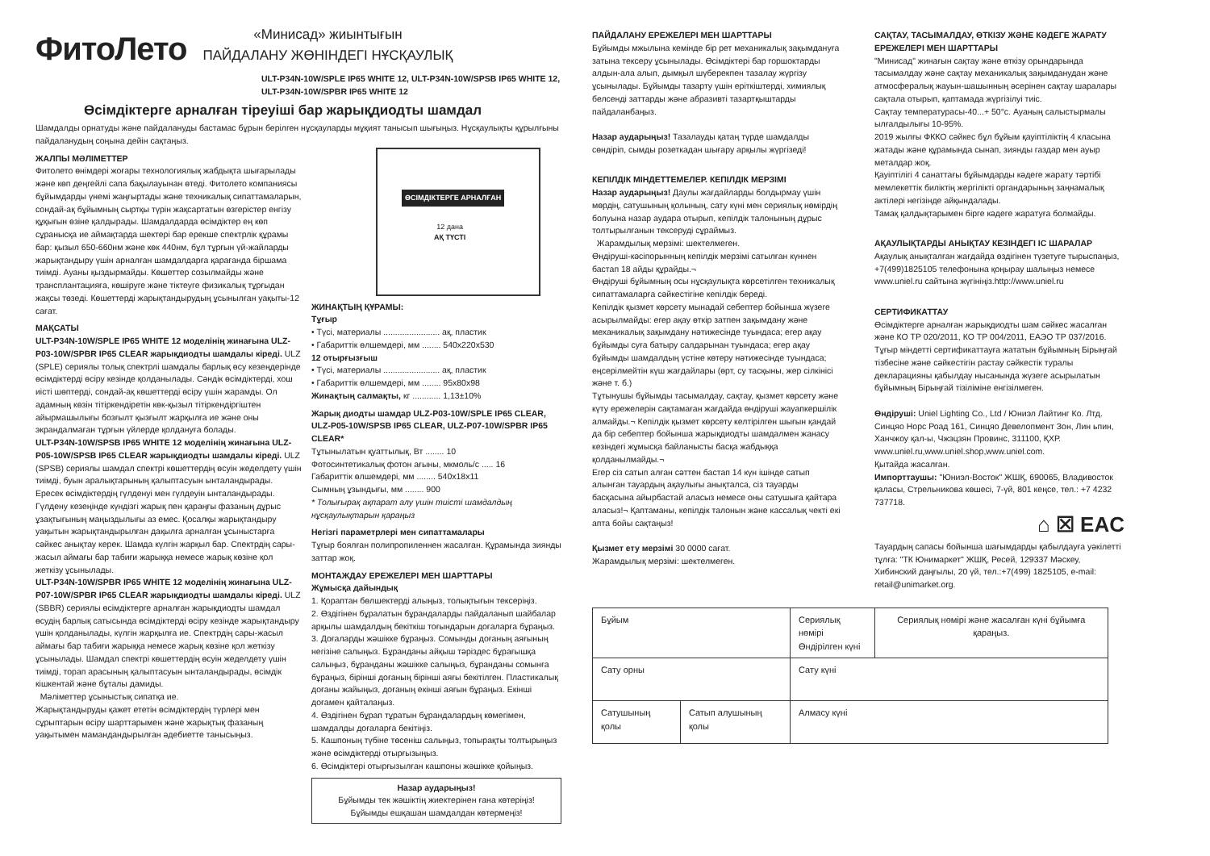ФитоЛето
«Минисад» жиынтығын
ПАЙДАЛАНУ ЖӨНІНДЕГІ НҰСҚАУЛЫҚ
ULT-P34N-10W/SPLE IP65 WHITE 12, ULT-P34N-10W/SPSB IP65 WHITE 12, ULT-P34N-10W/SPBR IP65 WHITE 12
Өсімдіктерге арналған тіреуіші бар жарықдиодты шамдал
Шамдалды орнатуды және пайдалануды бастамас бұрын берілген нұсқауларды мұқият танысып шығыңыз. Нұсқаулықты құрылғыны пайдаланудың соңына дейін сақтаңыз.
ЖАЛПЫ МӘЛІМЕТТЕР
Фитолето өнімдері жоғары технологиялық жабдықта шығарылады және көп деңгейлі сапа бақылауынан өтеді. Фитолето компаниясы бұйымдарды үнемі жаңғыртады және техникалық сипаттамаларын, сондай-ақ бұйымның сыртқы түрін жақсартатын өзгерістер енгізу құқығын өзіне қалдырады. Шамдалдарда өсімдіктер ең көп сұранысқа ие аймақтарда шектері бар ерекше спектрлік құрамы бар: қызыл 650-660нм және көк 440нм, бұл тұрғын үй-жайларды жарықтандыру үшін арналған шамдалдарға қарағанда біршама тиімді. Ауаны қыздырмайды. Көшеттер созылмайды және трансплантацияға, көшіруге және тіктеуге физикалық тұрғыдан жақсы төзеді. Көшеттерді жарықтандырудың ұсынылған уақыты-12 сағат.
МАҚСАТЫ
ULT-P34N-10W/SPLE IP65 WHITE 12 моделінің жинағына ULZ-P03-10W/SPBR IP65 CLEAR жарықдиодты шамдалы кіреді. ULZ (SPLE) сериялы толық спектрлі шамдалы барлық өсу кезеңдерінде өсімдіктерді өсіру кезінде қолданылады. Сәндік өсімдіктерді, хош иісті шөптерді, сондай-ақ көшеттерді өсіру үшін жарамды. Ол адамның көзін тітіркендіретін көк-қызыл тітіркендіргіштен айырмашылығы бозғылт қызғылт жарқылға ие және оны экрандалмаған тұрғын үйлерде қолдануға болады.
ULT-P34N-10W/SPSB IP65 WHITE 12 моделінің жинағына ULZ-P05-10W/SPSB IP65 CLEAR жарықдиодты шамдалы кіреді. ULZ (SPSB) сериялы шамдал спектрі көшеттердің өсуін жеделдету үшін тиімді, буын аралықтарының қалыптасуын ынталандырады. Ересек өсімдіктердің гүлденуі мен гүлдеуін ынталандырады. Гүлдену кезеңінде күндізгі жарық пен қараңғы фазаның дұрыс ұзақтығының маңыздылығы аз емес. Қосалқы жарықтандыру уақытын жарықтандырылған дақылға арналған ұсыныстарға сәйкес анықтау керек. Шамда күлгін жарқыл бар. Спектрдің сары-жасыл аймағы бар табиғи жарыққа немесе жарық көзіне қол жеткізу ұсынылады.
ULT-P34N-10W/SPBR IP65 WHITE 12 моделінің жинағына ULZ-P07-10W/SPBR IP65 CLEAR жарықдиодты шамдалы кіреді. ULZ (SBBR) сериялы өсімдіктерге арналған жарықдиодты шамдал өсудің барлық сатысында өсімдіктерді өсіру кезінде жарықтандыру үшін қолданылады, күлгін жарқылға ие. Спектрдің сары-жасыл аймағы бар табиғи жарыққа немесе жарық көзіне қол жеткізу ұсынылады. Шамдал спектрі көшеттердің өсуін жеделдету үшін тиімді, торап арасының қалыптасуын ынталандырады, өсімдік кішкентай және бұталы дамиды.
Мәліметтер ұсыныстық сипатқа ие.
Жарықтандыруды қажет ететін өсімдіктердің түрлері мен сұрыптарын өсіру шарттарымен және жарықтық фазаның уақытымен мамандандырылған әдебиетте танысыңыз.
ӨСІМДІКТЕРГЕ АРНАЛҒАН
12 дана
АҚ ТҮСТІ
ЖИНАҚТЫҢ ҚҰРАМЫ:
Тұғыр
• Түсі, материалы ........................ ақ, пластик
• Габариттік өлшемдері, мм ........ 540x220x530
12 отырғызғыш
• Түсі, материалы ........................ ақ, пластик
• Габариттік өлшемдері, мм ........ 95x80x98
Жинақтың салмақты, кг ............ 1,13±10%
Жарық диодты шамдар ULZ-P03-10W/SPLE IP65 CLEAR, ULZ-P05-10W/SPSB IP65 CLEAR, ULZ-P07-10W/SPBR IP65 CLEAR*
Тұтынылатын қуаттылық, Вт ........ 10
Фотосинтетикалық фотон ағыны, мкмоль/с ..... 16
Габариттік өлшемдері, мм ........ 540x18x11
Сымның ұзындығы, мм ........ 900
* Толығырақ ақпарат алу үшін тиісті шамдалдың нұсқаулықтарын қараңыз
Негізгі параметрлері мен сипаттамалары
Тұғыр боялған полипропиленнен жасалған. Құрамында зиянды заттар жоқ.
МОНТАЖДАУ ЕРЕЖЕЛЕРІ МЕН ШАРТТАРЫ
Жұмысқа дайындық
1. Қораптан бөлшектерді алыңыз, толықтығын тексеріңіз.
2. Өздігінен бұралатын бұрандаларды пайдаланып шайбалар арқылы шамдалдың бекіткіш тоғындарын доғаларға бұраңыз.
3. Доғаларды жәшікке бұраңыз. Сомынды доғаның аяғының негізіне салыңыз. Бұранданы айқыш тәріздес бұрағышқа салыңыз, бұранданы жәшікке салыңыз, бұранданы сомынға бұраңыз, бірінші доғаның бірінші аяғы бекітілген. Пластикалық доғаны жайыңыз, доғаның екінші аяғын бұраңыз. Екінші доғамен қайталаңыз.
4. Өздігінен бұрап тұратын бұрандалардың көмегімен, шамдалды доғаларға бекітіңіз.
5. Кашпоның түбіне төсеніш салыңыз, топырақты толтырыңыз және өсімдіктерді отырғызыңыз.
6. Өсімдіктері отырғызылған кашпоны жәшікке қойыңыз.
Назар аударыңыз!
Бұйымды тек жәшіктің жиектерінен ғана көтеріңіз!
Бұйымды ешқашан шамдалдан көтермеңіз!
ПАЙДАЛАНУ ЕРЕЖЕЛЕРІ МЕН ШАРТТАРЫ
Бұйымды мжылына кемінде бір рет механикалық зақымдануға затына тексеру ұсынылады. Өсімдіктері бар горшоктарды алдын-ала алып, дымқыл шүберекпен тазалау жүргізу ұсынылады. Бұйымды тазарту үшін еріткіштерді, химиялық белсенді заттарды және абразивті тазартқыштарды пайдаланбаңыз.
Назар аударыңыз! Тазалауды қатаң түрде шамдалды сөндіріп, сымды розеткадан шығару арқылы жүргізеді!
КЕПІЛДІК МІНДЕТТЕМЕЛЕР. КЕПІЛДІК МЕРЗІМІ
Назар аударыңыз! Даулы жағдайларды болдырмау үшін мөрдің, сатушының қолының, сату күні мен сериялық нөмірдің болуына назар аудара отырып, кепілдік талонының дұрыс толтырылғанын тексеруді сұраймыз.
Жарамдылық мерзімі: шектелмеген.
Өндіруші-кәсіпорынның кепілдік мерзімі сатылған күннен бастап 18 айды құрайды.¬
Өндіруші бұйымның осы нұсқаулықта көрсетілген техникалық сипаттамаларға сәйкестігіне кепілдік береді.
Кепілдік қызмет көрсету мынадай себептер бойынша жүзеге асырылмайды: егер ақау өткір затпен зақымдану және механикалық зақымдану нәтижесінде туындаса; егер ақау бұйымды суға батыру салдарынан туындаса; егер ақау бұйымды шамдалдың үстіне көтеру нәтижесінде туындаса; еңсерілмейтін күш жағдайлары (өрт, су тасқыны, жер сілкінісі және т. б.)
Тұтынушы бұйымды тасымалдау, сақтау, қызмет көрсету және күту ережелерін сақтамаған жағдайда өндіруші жауапкершілік алмайды.¬ Кепілдік қызмет көрсету келтірілген шығын қандай да бір себептер бойынша жарықдиодты шамдалмен жанасу кезіндегі жұмысқа байланысты басқа жабдыққа қолданылмайды.¬
Егер сіз сатып алған сәттен бастап 14 күн ішінде сатып алынған тауардың ақаулығы анықталса, сіз тауарды басқасына айырбастай аласыз немесе оны сатушыға қайтара аласыз!¬ Қаптаманы, кепілдік талонын және кассалық чекті екі апта бойы сақтаңыз!
Қызмет ету мерзімі 30 0000 сағат.
Жарамдылық мерзімі: шектелмеген.
САҚТАУ, ТАСЫМАЛДАУ, ӨТКІЗУ ЖӘНЕ КӘДЕГЕ ЖАРАТУ ЕРЕЖЕЛЕРІ МЕН ШАРТТАРЫ
"Минисад" жинағын сақтау және өткізу орындарында тасымалдау және сақтау механикалық зақымданудан және атмосфералық жауын-шашынның әсерінен сақтау шаралары сақтала отырып, қаптамада жүргізілуі тиіс.
Сақтау температурасы-40...+ 50°с. Ауаның салыстырмалы ылғалдылығы 10-95%.
2019 жылғы ФККО сәйкес бұл бұйым қауіптіліктің 4 класына жатады және құрамында сынап, зиянды газдар мен ауыр металдар жоқ.
Қауіптілігі 4 санаттағы бұйымдарды кәдеге жарату тәртібі мемлекеттік биліктің жергілікті органдарының заңнамалық актілері негізінде айқындалады.
Тамақ қалдықтарымен бірге кәдеге жаратуға болмайды.
АҚАУЛЫҚТАРДЫ АНЫҚТАУ КЕЗІНДЕГІ ІС ШАРАЛАР
Ақаулық анықталған жағдайда өздігінен түзетуге тырыспаңыз, +7(499)1825105 телефонына қоңырау шалыңыз немесе www.uniel.ru сайтына жүгініңіз.http://www.uniel.ru
СЕРТИФИКАТТАУ
Өсімдіктерге арналған жарықдиодты шам сәйкес жасалған және КО ТР 020/2011, КО ТР 004/2011, ЕАЭО ТР 037/2016.
Тұғыр міндетті сертификаттауға жататын бұйымның Бірыңғай тізбесіне және сәйкестігін растау сәйкестік туралы декларацияны қабылдау нысанында жүзеге асырылатын бұйымның Бірыңғай тізіліміне енгізілмеген.
Өндіруші: Uniel Lighting Co., Ltd / Юниэл Лайтинг Ко. Лтд. Синцяо Норс Роад 161, Синцяо Девелопмент Зон, Лин ьпин, Ханчжоу қал-ы, Чжэцзян Провинс, 311100, ҚХР.
www.uniel.ru,www.uniel.shop,www.uniel.com.
Қытайда жасалған.
Импорттаушы: "Юниэл-Восток" ЖШҚ, 690065, Владивосток қаласы, Стрельникова көшесі, 7-үй, 801 кеңсе, тел.: +7 4232 737718.
⌂ ☒ EAC
Тауардың сапасы бойынша шағымдарды қабылдауға уәкілетті тұлға: "ТК Юнимаркет" ЖШҚ, Ресей, 129337 Мәскеу, Хибинский даңғылы, 20 үй, тел.:+7(499) 1825105, e-mail: retail@unimarket.org.
| Бұйым | | Сериялық нөмірі Өндірілген күні | Сериялық нөмірі және жасалған күні бұйымға қараңыз. |
| Сату орны | | Сату күні | |
| Сатушының қолы | Сатып алушының қолы | Алмасу күні | |